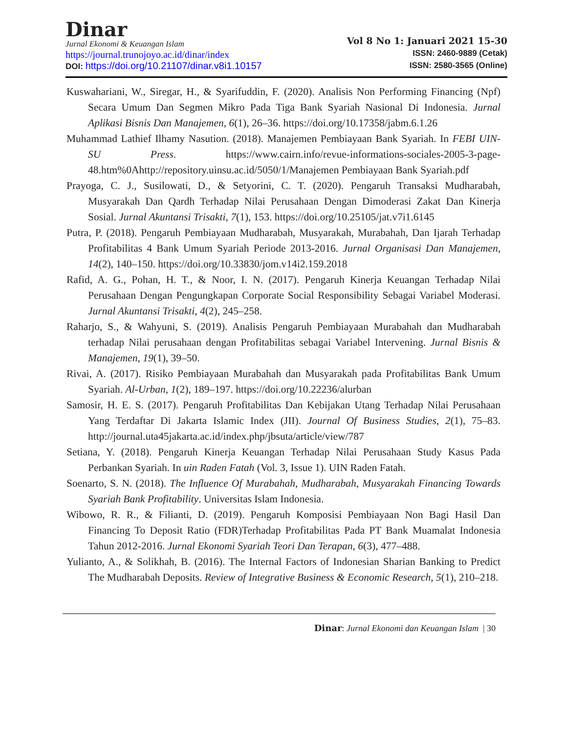Dinar
Jurnal Ekonomi & Keuangan Islam
https://journal.trunojoyo.ac.id/dinar/index
DOI: https://doi.org/10.21107/dinar.v8i1.10157
Vol 8 No 1: Januari 2021 15-30
ISSN: 2460-9889 (Cetak)
ISSN: 2580-3565 (Online)
Kuswahariani, W., Siregar, H., & Syarifuddin, F. (2020). Analisis Non Performing Financing (Npf) Secara Umum Dan Segmen Mikro Pada Tiga Bank Syariah Nasional Di Indonesia. Jurnal Aplikasi Bisnis Dan Manajemen, 6(1), 26–36. https://doi.org/10.17358/jabm.6.1.26
Muhammad Lathief Ilhamy Nasution. (2018). Manajemen Pembiayaan Bank Syariah. In FEBI UIN-SU Press. https://www.cairn.info/revue-informations-sociales-2005-3-page-48.htm%0Ahttp://repository.uinsu.ac.id/5050/1/Manajemen Pembiayaan Bank Syariah.pdf
Prayoga, C. J., Susilowati, D., & Setyorini, C. T. (2020). Pengaruh Transaksi Mudharabah, Musyarakah Dan Qardh Terhadap Nilai Perusahaan Dengan Dimoderasi Zakat Dan Kinerja Sosial. Jurnal Akuntansi Trisakti, 7(1), 153. https://doi.org/10.25105/jat.v7i1.6145
Putra, P. (2018). Pengaruh Pembiayaan Mudharabah, Musyarakah, Murabahah, Dan Ijarah Terhadap Profitabilitas 4 Bank Umum Syariah Periode 2013-2016. Jurnal Organisasi Dan Manajemen, 14(2), 140–150. https://doi.org/10.33830/jom.v14i2.159.2018
Rafid, A. G., Pohan, H. T., & Noor, I. N. (2017). Pengaruh Kinerja Keuangan Terhadap Nilai Perusahaan Dengan Pengungkapan Corporate Social Responsibility Sebagai Variabel Moderasi. Jurnal Akuntansi Trisakti, 4(2), 245–258.
Raharjo, S., & Wahyuni, S. (2019). Analisis Pengaruh Pembiayaan Murabahah dan Mudharabah terhadap Nilai perusahaan dengan Profitabilitas sebagai Variabel Intervening. Jurnal Bisnis & Manajemen, 19(1), 39–50.
Rivai, A. (2017). Risiko Pembiayaan Murabahah dan Musyarakah pada Profitabilitas Bank Umum Syariah. Al-Urban, 1(2), 189–197. https://doi.org/10.22236/alurban
Samosir, H. E. S. (2017). Pengaruh Profitabilitas Dan Kebijakan Utang Terhadap Nilai Perusahaan Yang Terdaftar Di Jakarta Islamic Index (JII). Journal Of Business Studies, 2(1), 75–83. http://journal.uta45jakarta.ac.id/index.php/jbsuta/article/view/787
Setiana, Y. (2018). Pengaruh Kinerja Keuangan Terhadap Nilai Perusahaan Study Kasus Pada Perbankan Syariah. In uin Raden Fatah (Vol. 3, Issue 1). UIN Raden Fatah.
Soenarto, S. N. (2018). The Influence Of Murabahah, Mudharabah, Musyarakah Financing Towards Syariah Bank Profitability. Universitas Islam Indonesia.
Wibowo, R. R., & Filianti, D. (2019). Pengaruh Komposisi Pembiayaan Non Bagi Hasil Dan Financing To Deposit Ratio (FDR)Terhadap Profitabilitas Pada PT Bank Muamalat Indonesia Tahun 2012-2016. Jurnal Ekonomi Syariah Teori Dan Terapan, 6(3), 477–488.
Yulianto, A., & Solikhah, B. (2016). The Internal Factors of Indonesian Sharian Banking to Predict The Mudharabah Deposits. Review of Integrative Business & Economic Research, 5(1), 210–218.
Dinar: Jurnal Ekonomi dan Keuangan Islam | 30